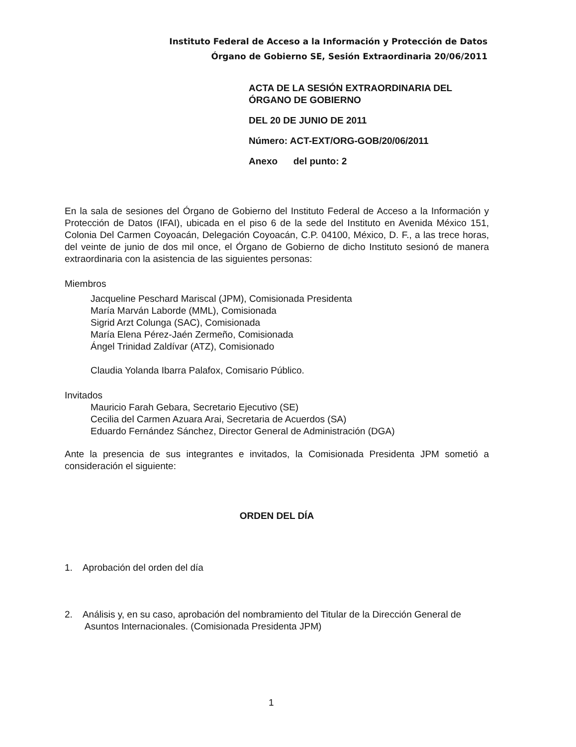Instituto Federal de Acceso a la Información y Protección de Datos
Órgano de Gobierno SE, Sesión Extraordinaria 20/06/2011
ACTA DE LA SESIÓN EXTRAORDINARIA DEL
ÓRGANO DE GOBIERNO
DEL 20 DE JUNIO DE 2011
Número: ACT-EXT/ORG-GOB/20/06/2011
Anexo del punto: 2
En la sala de sesiones del Órgano de Gobierno del Instituto Federal de Acceso a la Información y Protección de Datos (IFAI), ubicada en el piso 6 de la sede del Instituto en Avenida México 151, Colonia Del Carmen Coyoacán, Delegación Coyoacán, C.P. 04100, México, D. F., a las trece horas, del veinte de junio de dos mil once, el Órgano de Gobierno de dicho Instituto sesionó de manera extraordinaria con la asistencia de las siguientes personas:
Miembros
Jacqueline Peschard Mariscal (JPM), Comisionada Presidenta
María Marván Laborde (MML), Comisionada
Sigrid Arzt Colunga (SAC), Comisionada
María Elena Pérez-Jaén Zermeño, Comisionada
Ángel Trinidad Zaldívar (ATZ), Comisionado
Claudia Yolanda Ibarra Palafox, Comisario Público.
Invitados
Mauricio Farah Gebara, Secretario Ejecutivo (SE)
Cecilia del Carmen Azuara Arai, Secretaria de Acuerdos (SA)
Eduardo Fernández Sánchez, Director General de Administración (DGA)
Ante la presencia de sus integrantes e invitados, la Comisionada Presidenta JPM sometió a consideración el siguiente:
ORDEN DEL DÍA
1. Aprobación del orden del día
2. Análisis y, en su caso, aprobación del nombramiento del Titular de la Dirección General de Asuntos Internacionales. (Comisionada Presidenta JPM)
1